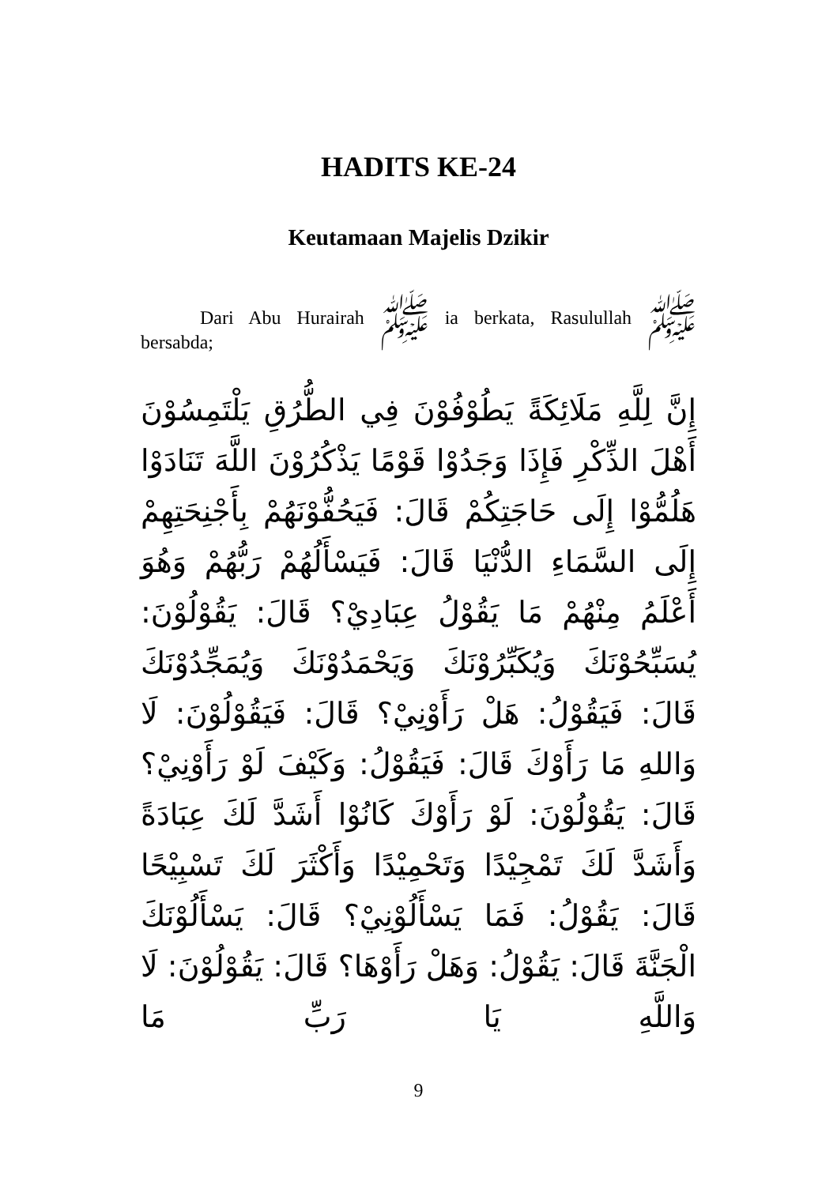HADITS KE-24
Keutamaan Majelis Dzikir
Dari Abu Hurairah ﷺ ia berkata, Rasulullah ﷺ bersabda;
إِنَّ لِلَّهِ مَلَائِكَةً يَطُوْفُوْنَ فِي الطُّرُقِ يَلْتَمِسُوْنَ أَهْلَ الذِّكْرِ فَإِذَا وَجَدُوْا قَوْمًا يَذْكُرُوْنَ اللَّهَ تَنَادَوْا هَلُمُّوْا إِلَى حَاجَتِكُمْ قَالَ: فَيَحُفُّوْنَهُمْ بِأَجْنِحَتِهِمْ إِلَى السَّمَاءِ الدُّنْيَا قَالَ: فَيَسْأَلُهُمْ رَبُّهُمْ وَهُوَ أَعْلَمُ مِنْهُمْ مَا يَقُوْلُ عِبَادِيْ؟ قَالَ: يَقُوْلُوْنَ: يُسَبِّحُوْنَكَ وَيُكَبِّرُوْنَكَ وَيَحْمَدُوْنَكَ وَيُمَجِّدُوْنَكَ قَالَ: فَيَقُوْلُ: هَلْ رَأَوْنِيْ؟ قَالَ: فَيَقُوْلُوْنَ: لَا وَاللهِ مَا رَأَوْكَ قَالَ: فَيَقُوْلُ: وَكَيْفَ لَوْ رَأَوْنِيْ؟ قَالَ: يَقُوْلُوْنَ: لَوْ رَأَوْكَ كَانُوْا أَشَدَّ لَكَ عِبَادَةً وَأَشَدَّ لَكَ تَمْجِيْدًا وَتَحْمِيْدًا وَأَكْثَرَ لَكَ تَسْبِيْحًا قَالَ: يَقُوْلُ: فَمَا يَسْأَلُوْنِيْ؟ قَالَ: يَسْأَلُوْنَكَ الْجَنَّةَ قَالَ: يَقُوْلُ: وَهَلْ رَأَوْهَا؟ قَالَ: يَقُوْلُوْنَ: لَا وَاللَّهِ يَا رَبِّ مَا
9